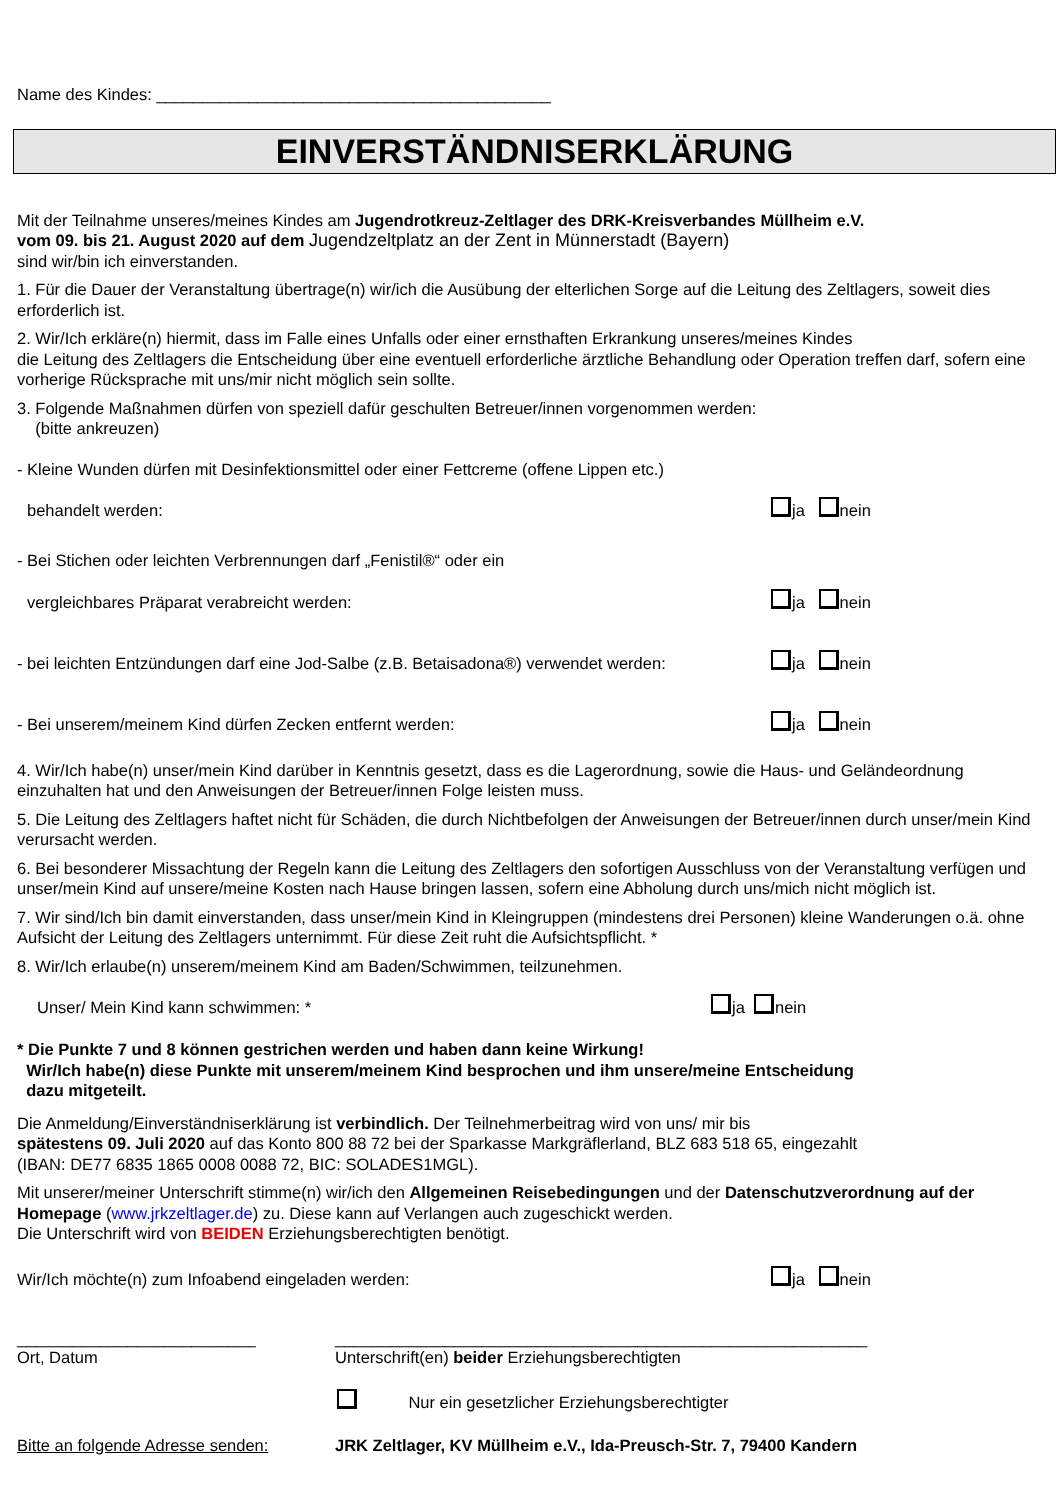Name des Kindes: ___________________________________________
EINVERSTÄNDNISERKLÄRUNG
Mit der Teilnahme unseres/meines Kindes am Jugendrotkreuz-Zeltlager des DRK-Kreisverbandes Müllheim e.V.
vom 09. bis 21. August 2020 auf dem Jugendzeltplatz an der Zent in Münnerstadt (Bayern)
sind wir/bin ich einverstanden.
1. Für die Dauer der Veranstaltung übertrage(n) wir/ich die Ausübung der elterlichen Sorge auf die Leitung des Zeltlagers, soweit dies erforderlich ist.
2. Wir/Ich erkläre(n) hiermit, dass im Falle eines Unfalls oder einer ernsthaften Erkrankung unseres/meines Kindes
die Leitung des Zeltlagers die Entscheidung über eine eventuell erforderliche ärztliche Behandlung oder Operation treffen darf, sofern eine vorherige Rücksprache mit uns/mir nicht möglich sein sollte.
3. Folgende Maßnahmen dürfen von speziell dafür geschulten Betreuer/innen vorgenommen werden:
(bitte ankreuzen)
- Kleine Wunden dürfen mit Desinfektionsmittel oder einer Fettcreme (offene Lippen etc.)
behandelt werden: ja nein
- Bei Stichen oder leichten Verbrennungen darf „Fenistil®“ oder ein
vergleichbares Präparat verabreicht werden: ja nein
- bei leichten Entzündungen darf eine Jod-Salbe (z.B. Betaisadona®) verwendet werden: ja nein
- Bei unserem/meinem Kind dürfen Zecken entfernt werden: ja nein
4. Wir/Ich habe(n) unser/mein Kind darüber in Kenntnis gesetzt, dass es die Lagerordnung, sowie die Haus- und Geländeordnung einzuhalten hat und den Anweisungen der Betreuer/innen Folge leisten muss.
5. Die Leitung des Zeltlagers haftet nicht für Schäden, die durch Nichtbefolgen der Anweisungen der Betreuer/innen durch unser/mein Kind verursacht werden.
6. Bei besonderer Missachtung der Regeln kann die Leitung des Zeltlagers den sofortigen Ausschluss von der Veranstaltung verfügen und unser/mein Kind auf unsere/meine Kosten nach Hause bringen lassen, sofern eine Abholung durch uns/mich nicht möglich ist.
7. Wir sind/Ich bin damit einverstanden, dass unser/mein Kind in Kleingruppen (mindestens drei Personen) kleine Wanderungen o.ä. ohne Aufsicht der Leitung des Zeltlagers unternimmt. Für diese Zeit ruht die Aufsichtspflicht. *
8. Wir/Ich erlaube(n) unserem/meinem Kind am Baden/Schwimmen, teilzunehmen.
Unser/ Mein Kind kann schwimmen: * ja nein
* Die Punkte 7 und 8 können gestrichen werden und haben dann keine Wirkung!
Wir/Ich habe(n) diese Punkte mit unserem/meinem Kind besprochen und ihm unsere/meine Entscheidung
dazu mitgeteilt.
Die Anmeldung/Einverständniserklärung ist verbindlich. Der Teilnehmerbeitrag wird von uns/ mir bis
spätestens 09. Juli 2020 auf das Konto 800 88 72 bei der Sparkasse Markgräflerland, BLZ 683 518 65, eingezahlt
(IBAN: DE77 6835 1865 0008 0088 72, BIC: SOLADES1MGL).
Mit unserer/meiner Unterschrift stimme(n) wir/ich den Allgemeinen Reisebedingungen und der Datenschutzverordnung auf der Homepage (www.jrkzeltlager.de) zu. Diese kann auf Verlangen auch zugeschickt werden.
Die Unterschrift wird von BEIDEN Erziehungsberechtigten benötigt.
Wir/Ich möchte(n) zum Infoabend eingeladen werden: ja nein
__________________________
Ort, Datum
__________________________________________________________
Unterschrift(en) beider Erziehungsberechtigten
Nur ein gesetzlicher Erziehungsberechtigter
Bitte an folgende Adresse senden: JRK Zeltlager, KV Müllheim e.V., Ida-Preusch-Str. 7, 79400 Kandern